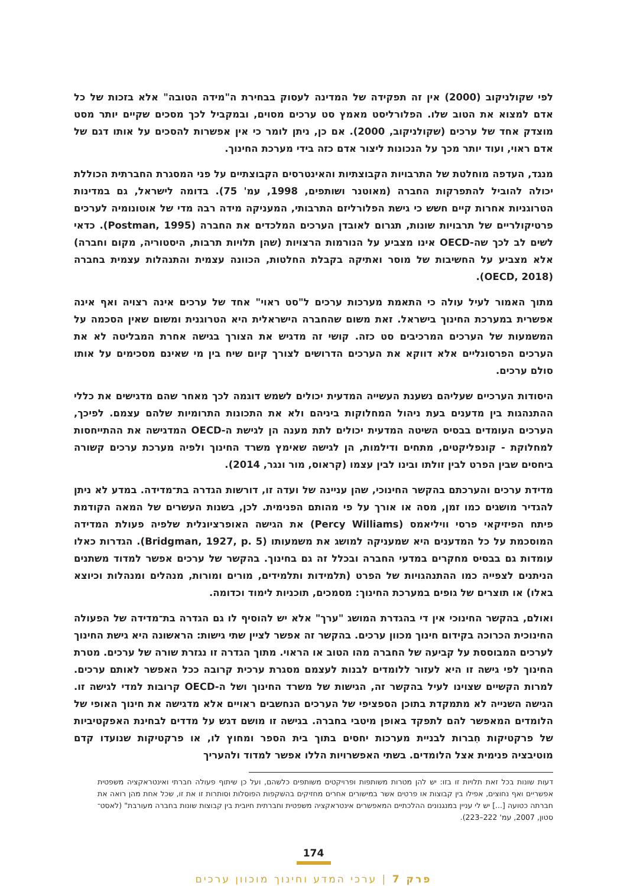לפי שקולניקוב (2000) אין זה תפקידה של המדינה לעסוק בבחירת ה"מידה הטובה" אלא בזכות של כל אדם למצוא את הטוב שלו. הפלורליסט מאמץ סט ערכים מסוים, ובמקביל לכך מסכים שקיים יותר מסט מוצדק אחד של ערכים (שקולניקוב, 2000). אם כן, ניתן לומר כי אין אפשרות להסכים על אותו דגם של אדם ראוי, ועוד יותר מכך על הנכונות ליצור אדם כזה בידי מערכת החינוך.
מנגד, העדפה מוחלטת של התרבויות הקבוצתיות והאינטרסים הקבוצתיים על פני המסגרת החברתית הכוללת יכולה להוביל להתפרקות החברה (מאוטנר ושותפים, 1998, עמ' 75). בדומה לישראל, גם במדינות הטרוגניות אחרות קיים חשש כי גישת הפלורליזם התרבותי, המעניקה מידה רבה מדי של אוטונומיה לערכים פרטיקולריים של תרבויות שונות, תגרום לאובדן הערכים המלכדים את החברה (Postman, 1995). כדאי לשים לב לכך שה-OECD אינו מצביע על הנורמות הרצויות (שהן תלויות תרבות, היסטוריה, מקום וחברה) אלא מצביע על החשיבות של מוסר ואתיקה בקבלת החלטות, הכוונה עצמית והתנהלות עצמית בחברה (OECD, 2018).
מתוך האמור לעיל עולה כי התאמת מערכות ערכים ל"סט ראוי" אחד של ערכים אינה רצויה ואף אינה אפשרית במערכת החינוך בישראל. זאת משום שהחברה הישראלית היא הטרוגנית ומשום שאין הסכמה על המשמעות של הערכים המרכיבים סט כזה. קושי זה מדגיש את הצורך בגישה אחרת המבליטה לא את הערכים הפרסונליים אלא דווקא את הערכים הדרושים לצורך קיום שיח בין מי שאינם מסכימים על אותו סולם ערכים.
היסודות הערכיים שעליהם נשענת העשייה המדעית יכולים לשמש דוגמה לכך מאחר שהם מדגישים את כללי ההתנהגות בין מדענים בעת ניהול המחלוקות ביניהם ולא את התכונות התרומיות שלהם עצמם. לפיכך, הערכים העומדים בבסיס השיטה המדעית יכולים לתת מענה הן לגישת ה-OECD המדגישה את ההתייחסות למחלוקת - קונפליקטים, מתחים ודילמות, הן לגישה שאימץ משרד החינוך ולפיה מערכת ערכים קשורה ביחסים שבין הפרט לבין זולתו ובינו לבין עצמו (קראוס, מור ונגר, 2014).
מדידת ערכים והערכתם בהקשר החינוכי, שהן עניינה של ועדה זו, דורשות הגדרה בת־מדידה. במדע לא ניתן להגדיר מושגים כמו זמן, מסה או אורך על פי מהותם הפנימית. לכן, בשנות העשרים של המאה הקודמת פיתח הפיזיקאי פרסי וויליאמס (Percy Williams) את הגישה האופרציונלית שלפיה פעולת המדידה המוסכמת על כל המדענים היא שמעניקה למושג את משמעותו (Bridgman, 1927, p. 5). הגדרות כאלו עומדות גם בבסיס מחקרים במדעי החברה ובכלל זה גם בחינוך. בהקשר של ערכים אפשר למדוד משתנים הניתנים לצפייה כמו ההתנהגויות של הפרט (תלמידות ותלמידים, מורים ומורות, מנהלים ומנהלות וכיוצא באלו) או תוצרים של גופים במערכת החינוך: מסמכים, תוכניות לימוד וכדומה.
ואולם, בהקשר החינוכי אין די בהגדרת המושג "ערך" אלא יש להוסיף לו גם הגדרה בת־מדידה של הפעולה החינוכית הכרוכה בקידום חינוך מכוון ערכים. בהקשר זה אפשר לציין שתי גישות: הראשונה היא גישת החינוך לערכים המבוססת על קביעה של החברה מהו הטוב או הראוי. מתוך הגדרה זו נגזרת שורה של ערכים. מטרת החינוך לפי גישה זו היא לעזור ללומדים לבנות לעצמם מסגרת ערכית קרובה ככל האפשר לאותם ערכים. למרות הקשיים שצוינו לעיל בהקשר זה, הגישות של משרד החינוך ושל ה-OECD קרובות למדי לגישה זו. הגישה השנייה לא מתמקדת בתוכן הספציפי של הערכים הנחשבים ראויים אלא מדגישה את חינוך האופי של הלומדים המאפשר להם לתפקד באופן מיטבי בחברה. בגישה זו מושם דגש על מדדים לבחינת האפקטיביות של פרקטיקות חִברות לבניית מערכות יחסים בתוך בית הספר ומחוץ לו, או פרקטיקות שנועדו קדם מוטיבציה פנימית אצל הלומדים. בשתי האפשרויות הללו אפשר למדוד ולהעריך
דעות שונות בכל זאת תלויות זו בזו: יש להן מטרות משותפות ופרויקטים משותפים כלשהם, ועל כן שיתוף פעולה חברתי ואינטראקציה משפטית אפשריים ואף נחוצים, אפילו בין קבוצות או פרטים אשר במישורים אחרים מחזיקים בהשקפות הפוסלות וסותרות זו את זו, שכל אחת מהן רואה את חברתה כטועה [...] יש לי עניין במנגנונים ההלכתיים המאפשרים אינטראקציה משפטית וחברתית חיובית בין קבוצות שונות בחברה מעורבת" (לאסט־סטון, 2007, עמ' 222–223).
174
פרק 7 | ערכי המדע וחינוך מוכוון ערכים